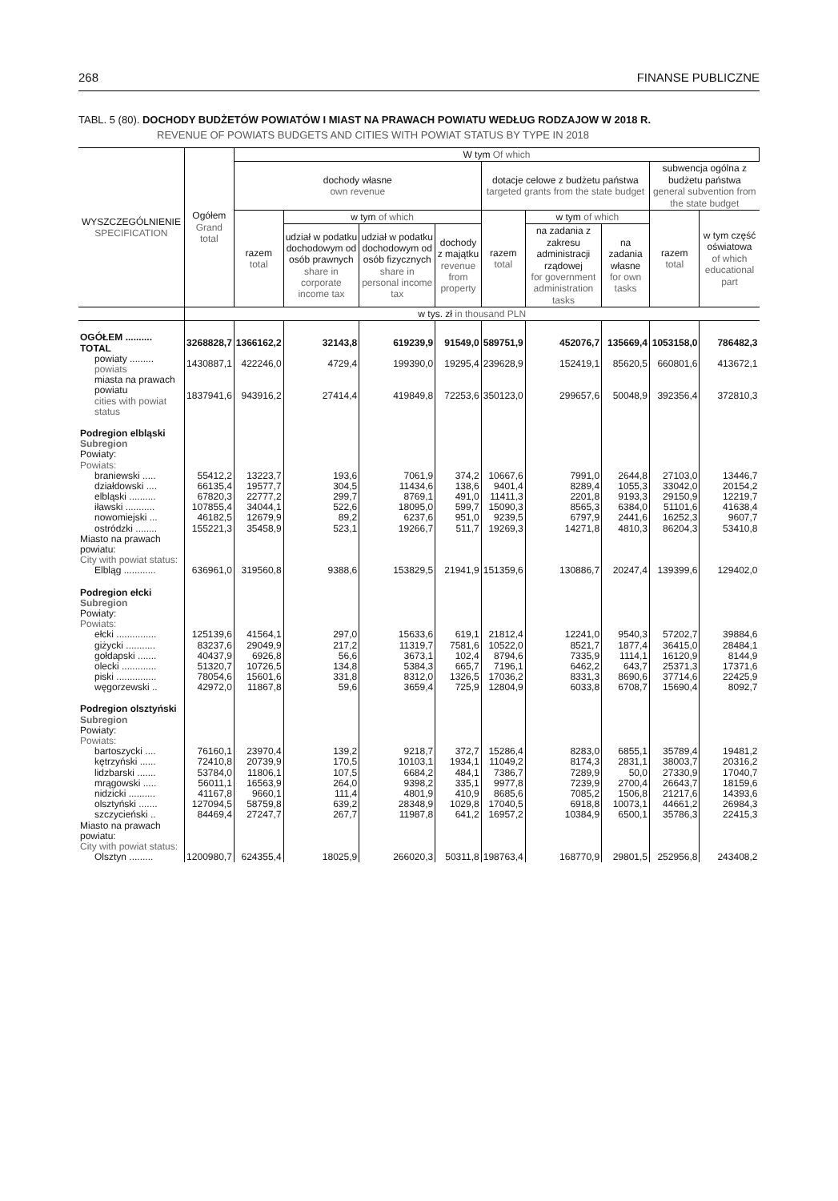268 FINANSE PUBLICZNE
TABL. 5 (80). DOCHODY BUDŻETÓW POWIATÓW I MIAST NA PRAWACH POWIATU WEDŁUG RODZAJOW W 2018 R.
REVENUE OF POWIATS BUDGETS AND CITIES WITH POWIAT STATUS BY TYPE IN 2018
| WYSZCZEGÓLNIENIE SPECIFICATION | Ogółem Grand total | W tym Of which | | | | | | | | |
| --- | --- | --- | --- | --- | --- | --- | --- | --- | --- | --- |
| | | dochody własne own revenue | | | | dotacje celowe z budżetu państwa targeted grants from the state budget | | | subwencja ogólna z budżetu państwa general subvention from the state budget | |
| | | razem total | w tym of which | | | razem total | w tym of which | | razem total | w tym część oświatowa of which educational part |
| | | | udział w podatku dochodowym od osób prawnych share in corporate income tax | udział w podatku dochodowym od osób fizycznych share in personal income tax | dochody z majątku revenue from property | | na zadania z zakresu administracji rządowej for government administration tasks | na zadania własne for own tasks | | |
| | w tys. zł in thousand PLN | | | | | | | | | |
| OGÓŁEM .......... TOTAL | 3268828,7 | 1366162,2 | 32143,8 | 619239,9 | 91549,0 | 589751,9 | 452076,7 | 135669,4 | 1053158,0 | 786482,3 |
| powiaty ......... powiats | 1430887,1 | 422246,0 | 4729,4 | 199390,0 | 19295,4 | 239628,9 | 152419,1 | 85620,5 | 660801,6 | 413672,1 |
| miasta na prawach powiatu cities with powiat status | 1837941,6 | 943916,2 | 27414,4 | 419849,8 | 72253,6 | 350123,0 | 299657,6 | 50048,9 | 392356,4 | 372810,3 |
| Podregion elbląski Subregion Powiaty: Powiats: | | | | | | | | | | |
| braniewski ..... | 55412,2 | 13223,7 | 193,6 | 7061,9 | 374,2 | 10667,6 | 7991,0 | 2644,8 | 27103,0 | 13446,7 |
| działdowski .... | 66135,4 | 19577,7 | 304,5 | 11434,6 | 138,6 | 9401,4 | 8289,4 | 1055,3 | 33042,0 | 20154,2 |
| elbląski .......... | 67820,3 | 22777,2 | 299,7 | 8769,1 | 491,0 | 11411,3 | 2201,8 | 9193,3 | 29150,9 | 12219,7 |
| iławski ........... | 107855,4 | 34044,1 | 522,6 | 18095,0 | 599,7 | 15090,3 | 8565,3 | 6384,0 | 51101,6 | 41638,4 |
| nowomiejski ... | 46182,5 | 12679,9 | 89,2 | 6237,6 | 951,0 | 9239,5 | 6797,9 | 2441,6 | 16252,3 | 9607,7 |
| ostródzki ........ | 155221,3 | 35458,9 | 523,1 | 19266,7 | 511,7 | 19269,3 | 14271,8 | 4810,3 | 86204,3 | 53410,8 |
| Miasto na prawach powiatu: City with powiat status: | | | | | | | | | | |
| Elbląg ............ | 636961,0 | 319560,8 | 9388,6 | 153829,5 | 21941,9 | 151359,6 | 130886,7 | 20247,4 | 139399,6 | 129402,0 |
| Podregion ełcki Subregion Powiaty: Powiats: | | | | | | | | | | |
| ełcki ............... | 125139,6 | 41564,1 | 297,0 | 15633,6 | 619,1 | 21812,4 | 12241,0 | 9540,3 | 57202,7 | 39884,6 |
| giżycki ........... | 83237,6 | 29049,9 | 217,2 | 11319,7 | 7581,6 | 10522,0 | 8521,7 | 1877,4 | 36415,0 | 28484,1 |
| gołdapski ....... | 40437,9 | 6926,8 | 56,6 | 3673,1 | 102,4 | 8794,6 | 7335,9 | 1114,1 | 16120,9 | 8144,9 |
| olecki ............. | 51320,7 | 10726,5 | 134,8 | 5384,3 | 665,7 | 7196,1 | 6462,2 | 643,7 | 25371,3 | 17371,6 |
| piski ............... | 78054,6 | 15601,6 | 331,8 | 8312,0 | 1326,5 | 17036,2 | 8331,3 | 8690,6 | 37714,6 | 22425,9 |
| węgorzewski .. | 42972,0 | 11867,8 | 59,6 | 3659,4 | 725,9 | 12804,9 | 6033,8 | 6708,7 | 15690,4 | 8092,7 |
| Podregion olsztyński Subregion Powiaty: Powiats: | | | | | | | | | | |
| bartoszycki .... | 76160,1 | 23970,4 | 139,2 | 9218,7 | 372,7 | 15286,4 | 8283,0 | 6855,1 | 35789,4 | 19481,2 |
| kętrzyński ...... | 72410,8 | 20739,9 | 170,5 | 10103,1 | 1934,1 | 11049,2 | 8174,3 | 2831,1 | 38003,7 | 20316,2 |
| lidzbarski ....... | 53784,0 | 11806,1 | 107,5 | 6684,2 | 484,1 | 7386,7 | 7289,9 | 50,0 | 27330,9 | 17040,7 |
| mrągowski ..... | 56011,1 | 16563,9 | 264,0 | 9398,2 | 335,1 | 9977,8 | 7239,9 | 2700,4 | 26643,7 | 18159,6 |
| nidzicki .......... | 41167,8 | 9660,1 | 111,4 | 4801,9 | 410,9 | 8685,6 | 7085,2 | 1506,8 | 21217,6 | 14393,6 |
| olsztyński ....... | 127094,5 | 58759,8 | 639,2 | 28348,9 | 1029,8 | 17040,5 | 6918,8 | 10073,1 | 44661,2 | 26984,3 |
| szczycieński .. | 84469,4 | 27247,7 | 267,7 | 11987,8 | 641,2 | 16957,2 | 10384,9 | 6500,1 | 35786,3 | 22415,3 |
| Miasto na prawach powiatu: City with powiat status: | | | | | | | | | | |
| Olsztyn ......... | 1200980,7 | 624355,4 | 18025,9 | 266020,3 | 50311,8 | 198763,4 | 168770,9 | 29801,5 | 252956,8 | 243408,2 |